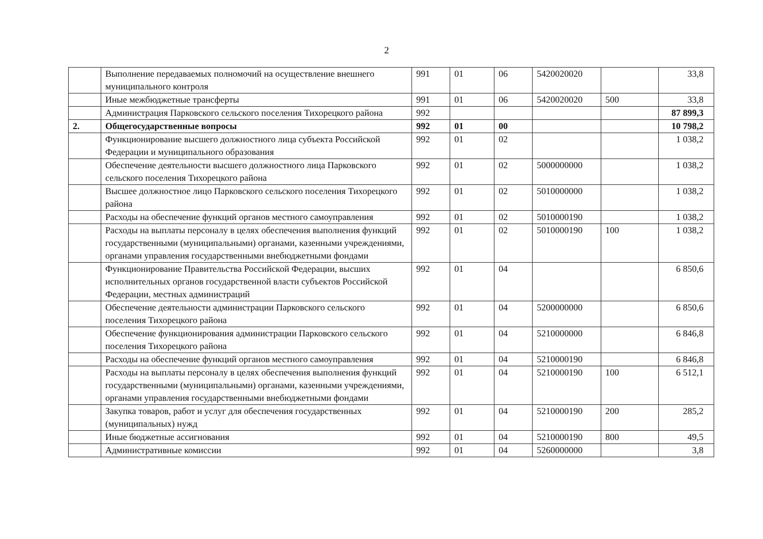2
| | Выполнение передаваемых полномочий на осуществление внешнего муниципального контроля | 991 | 01 | 06 | 5420020020 | | 33,8 |
| | Иные межбюджетные трансферты | 991 | 01 | 06 | 5420020020 | 500 | 33,8 |
| | Администрация Парковского сельского поселения Тихорецкого района | 992 | | | | | 87 899,3 |
| 2. | Общегосударственные вопросы | 992 | 01 | 00 | | | 10 798,2 |
| | Функционирование высшего должностного лица субъекта Российской Федерации и муниципального образования | 992 | 01 | 02 | | | 1 038,2 |
| | Обеспечение деятельности высшего должностного лица Парковского сельского поселения Тихорецкого района | 992 | 01 | 02 | 5000000000 | | 1 038,2 |
| | Высшее должностное лицо Парковского сельского поселения Тихорецкого района | 992 | 01 | 02 | 5010000000 | | 1 038,2 |
| | Расходы на обеспечение функций органов местного самоуправления | 992 | 01 | 02 | 5010000190 | | 1 038,2 |
| | Расходы на выплаты персоналу в целях обеспечения выполнения функций государственными (муниципальными) органами, казенными учреждениями, органами управления государственными внебюджетными фондами | 992 | 01 | 02 | 5010000190 | 100 | 1 038,2 |
| | Функционирование Правительства Российской Федерации, высших исполнительных органов государственной власти субъектов Российской Федерации, местных администраций | 992 | 01 | 04 | | | 6 850,6 |
| | Обеспечение деятельности администрации Парковского сельского поселения Тихорецкого района | 992 | 01 | 04 | 5200000000 | | 6 850,6 |
| | Обеспечение функционирования администрации Парковского сельского поселения Тихорецкого района | 992 | 01 | 04 | 5210000000 | | 6 846,8 |
| | Расходы на обеспечение функций органов местного самоуправления | 992 | 01 | 04 | 5210000190 | | 6 846,8 |
| | Расходы на выплаты персоналу в целях обеспечения выполнения функций государственными (муниципальными) органами, казенными учреждениями, органами управления государственными внебюджетными фондами | 992 | 01 | 04 | 5210000190 | 100 | 6 512,1 |
| | Закупка товаров, работ и услуг для обеспечения государственных (муниципальных) нужд | 992 | 01 | 04 | 5210000190 | 200 | 285,2 |
| | Иные бюджетные ассигнования | 992 | 01 | 04 | 5210000190 | 800 | 49,5 |
| | Административные комиссии | 992 | 01 | 04 | 5260000000 | | 3,8 |